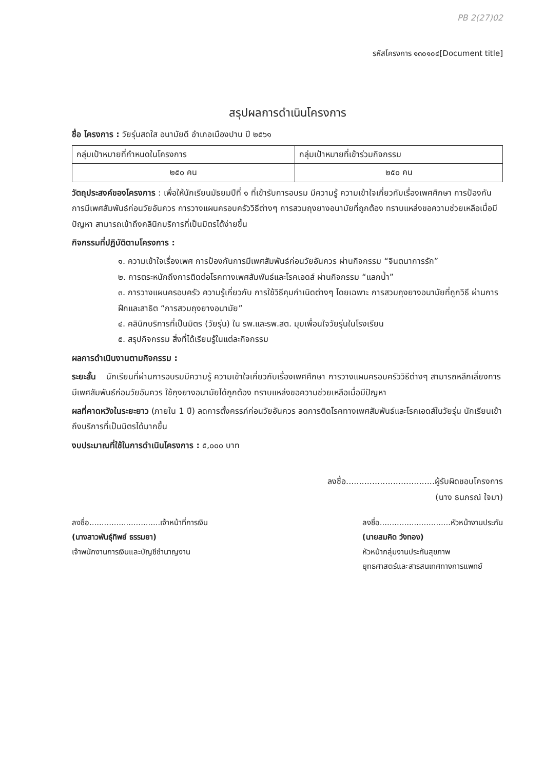PB 2(27)02
รหัสโครงการ ๑๓๐๑๐๔[Document title]
สรุปผลการดำเนินโครงการ
ชื่อ โครงการ : วัยรุ่นสดใส อนามัยดี อำเภอเมืองปาน ปี ๒๕๖๑
| กลุ่มเป้าหมายที่กำหนดในโครงการ | กลุ่มเป้าหมายที่เข้าร่วมกิจกรรม |
| ๒๕๐ คน | ๒๕๐ คน |
วัตถุประสงค์ของโครงการ : เพื่อให้นักเรียนมัธยมปีที่ ๑ ที่เข้ารับการอบรม มีความรู้ ความเข้าใจเกี่ยวกับเรื่องเพศศึกษา การป้องกันการมีเพศสัมพันธ์ก่อนวัยอันควร การวางแผนครอบครัววิธีต่างๆ การสวมถุงยางอนามัยที่ถูกต้อง ทราบแหล่งขอความช่วยเหลือเมื่อมีปัญหา สามารถเข้าถึงคลินิกบริการที่เป็นมิตรได้ง่ายขึ้น
กิจกรรมที่ปฏิบัติตามโครงการ :
๑. ความเข้าใจเรื่องเพศ การป้องกันการมีเพศสัมพันธ์ก่อนวัยอันควร ผ่านกิจกรรม “จินตนาการรัก”
๒. การตระหนักถึงการติดต่อโรคทางเพศสัมพันธ์และโรคเอดส์ ผ่านกิจกรรม “แลกน้ำ”
๓. การวางแผนครอบครัว ความรู้เกี่ยวกับ การใช้วิธีคุมกำเนิดต่างๆ โดยเฉพาะ การสวมถุงยางอนามัยที่ถูกวิธี ผ่านการฝึกและสาธิต “การสวมถุงยางอนามัย”
๔. คลินิกบริการที่เป็นมิตร (วัยรุ่น) ใน รพ.และรพ.สต. มุมเพื่อนใจวัยรุ่นในโรงเรียน
๕. สรุปกิจกรรม สิ่งที่ได้เรียนรู้ในแต่ละกิจกรรม
ผลการดำเนินงานตามกิจกรรม :
ระยะสั้น นักเรียนที่ผ่านการอบรมมีความรู้ ความเข้าใจเกี่ยวกับเรื่องเพศศึกษา การวางแผนครอบครัววิธีต่างๆ สามารถหลีกเลี่ยงการมีเพศสัมพันธ์ก่อนวัยอันควร ใช้ถุงยางอนามัยได้ถูกต้อง ทราบแหล่งขอความช่วยเหลือเมื่อมีปัญหา
ผลที่คาดหวังในระยะยาว (ภายใน 1 ปี) ลดการตั้งครรภ์ก่อนวัยอันควร ลดการติดโรคทางเพศสัมพันธ์และโรคเอดส์ในวัยรุ่น นักเรียนเข้าถึงบริการที่เป็นมิตรได้มากขึ้น
งบประมาณที่ใช้ในการดำเนินโครงการ : ๕,๐๐๐ บาท
ลงชื่อ..................................ผู้รับผิดชอบโครงการ
(นาง ธนภรณ์ ใจมา)
ลงชื่อ.............................เจ้าหน้าที่การเงิน
(นางสาวพันธุ์ทิพย์ ธรรมยา)
เจ้าพนักงานการเงินและบัญชีชำนาญงาน
ลงชื่อ.............................หัวหน้างานประกัน
(นายสมคิด วังทอง)
หัวหน้ากลุ่มงานประกันสุขภาพ
ยุทธศาสตร์และสารสนเทศทางการแพทย์